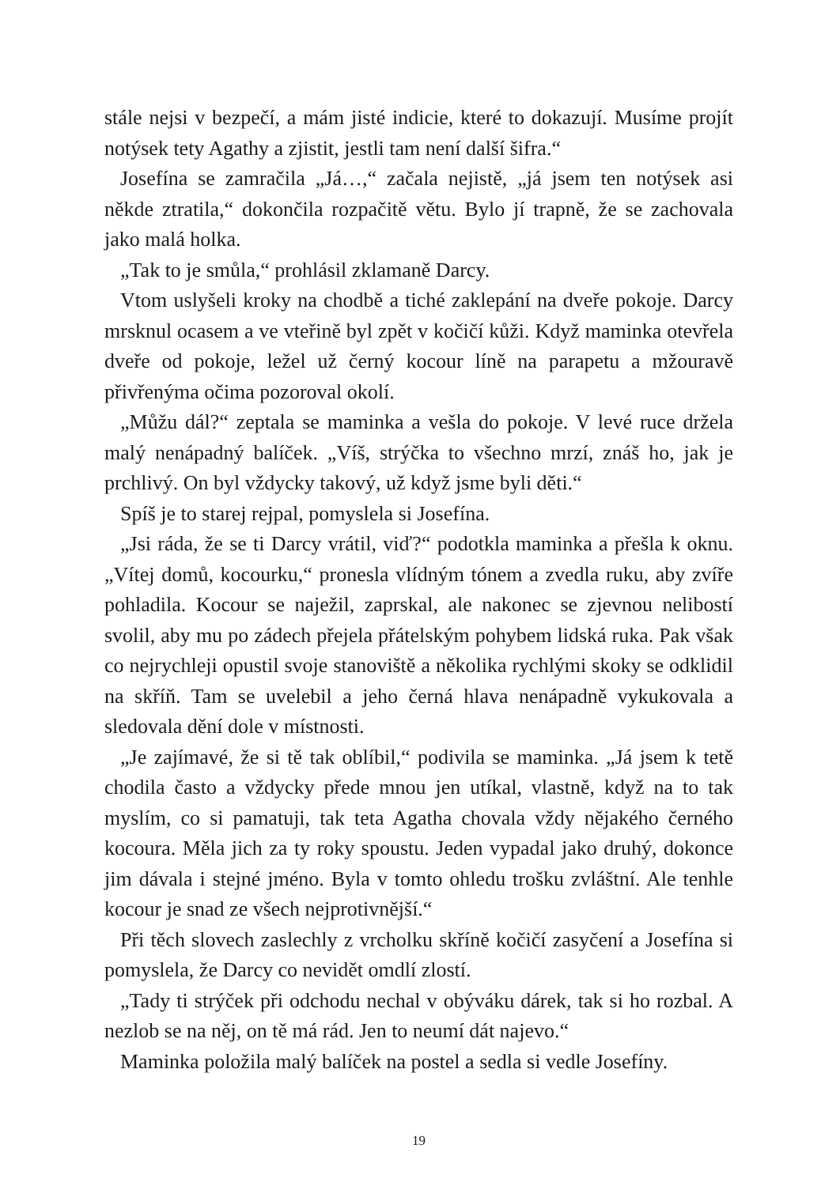stále nejsi v bezpečí, a mám jisté indicie, které to dokazují. Musíme projít notýsek tety Agathy a zjistit, jestli tam není další šifra.“
Josefína se zamračila „Já…,“ začala nejistě, „já jsem ten notýsek asi někde ztratila,“ dokončila rozpačitě větu. Bylo jí trapně, že se zachovala jako malá holka.
„Tak to je smůla,“ prohlásil zklamaně Darcy.
Vtom uslyšeli kroky na chodbě a tiché zaklepání na dveře pokoje. Darcy mrsknul ocasem a ve vteřině byl zpět v kočičí kůži. Když maminka otevřela dveře od pokoje, ležel už černý kocour líně na parapetu a mžouravě přivřenýma očima pozoroval okolí.
„Můžu dál?“ zeptala se maminka a vešla do pokoje. V levé ruce držela malý nenápadný balíček. „Víš, strýčka to všechno mrzí, znáš ho, jak je prchlivý. On byl vždycky takový, už když jsme byli děti.“
Spíš je to starej rejpal, pomyslela si Josefína.
„Jsi ráda, že se ti Darcy vrátil, viď?“ podotkla maminka a přešla k oknu. „Vítej domů, kocourku,“ pronesla vlídným tónem a zvedla ruku, aby zvíře pohladila. Kocour se naježil, zaprskal, ale nakonec se zjevnou nelibostí svolil, aby mu po zádech přejela přátelským pohybem lidská ruka. Pak však co nejrychleji opustil svoje stanoviště a několika rychlými skoky se odklidil na skříň. Tam se uvelebil a jeho černá hlava nenápadně vykukovala a sledovala dění dole v místnosti.
„Je zajímavé, že si tě tak oblíbil,“ podivila se maminka. „Já jsem k tetě chodila často a vždycky přede mnou jen utíkal, vlastně, když na to tak myslím, co si pamatuji, tak teta Agatha chovala vždy nějakého černého kocoura. Měla jich za ty roky spoustu. Jeden vypadal jako druhý, dokonce jim dávala i stejné jméno. Byla v tomto ohledu trošku zvláštní. Ale tenhle kocour je snad ze všech nejprotivnější.“
Při těch slovech zaslechly z vrcholku skříně kočičí zasyčení a Josefína si pomyslela, že Darcy co nevidět omdlí zlostí.
„Tady ti strýček při odchodu nechal v obýváku dárek, tak si ho rozbal. A nezlob se na něj, on tě má rád. Jen to neumí dát najevo.“
Maminka položila malý balíček na postel a sedla si vedle Josefíny.
19